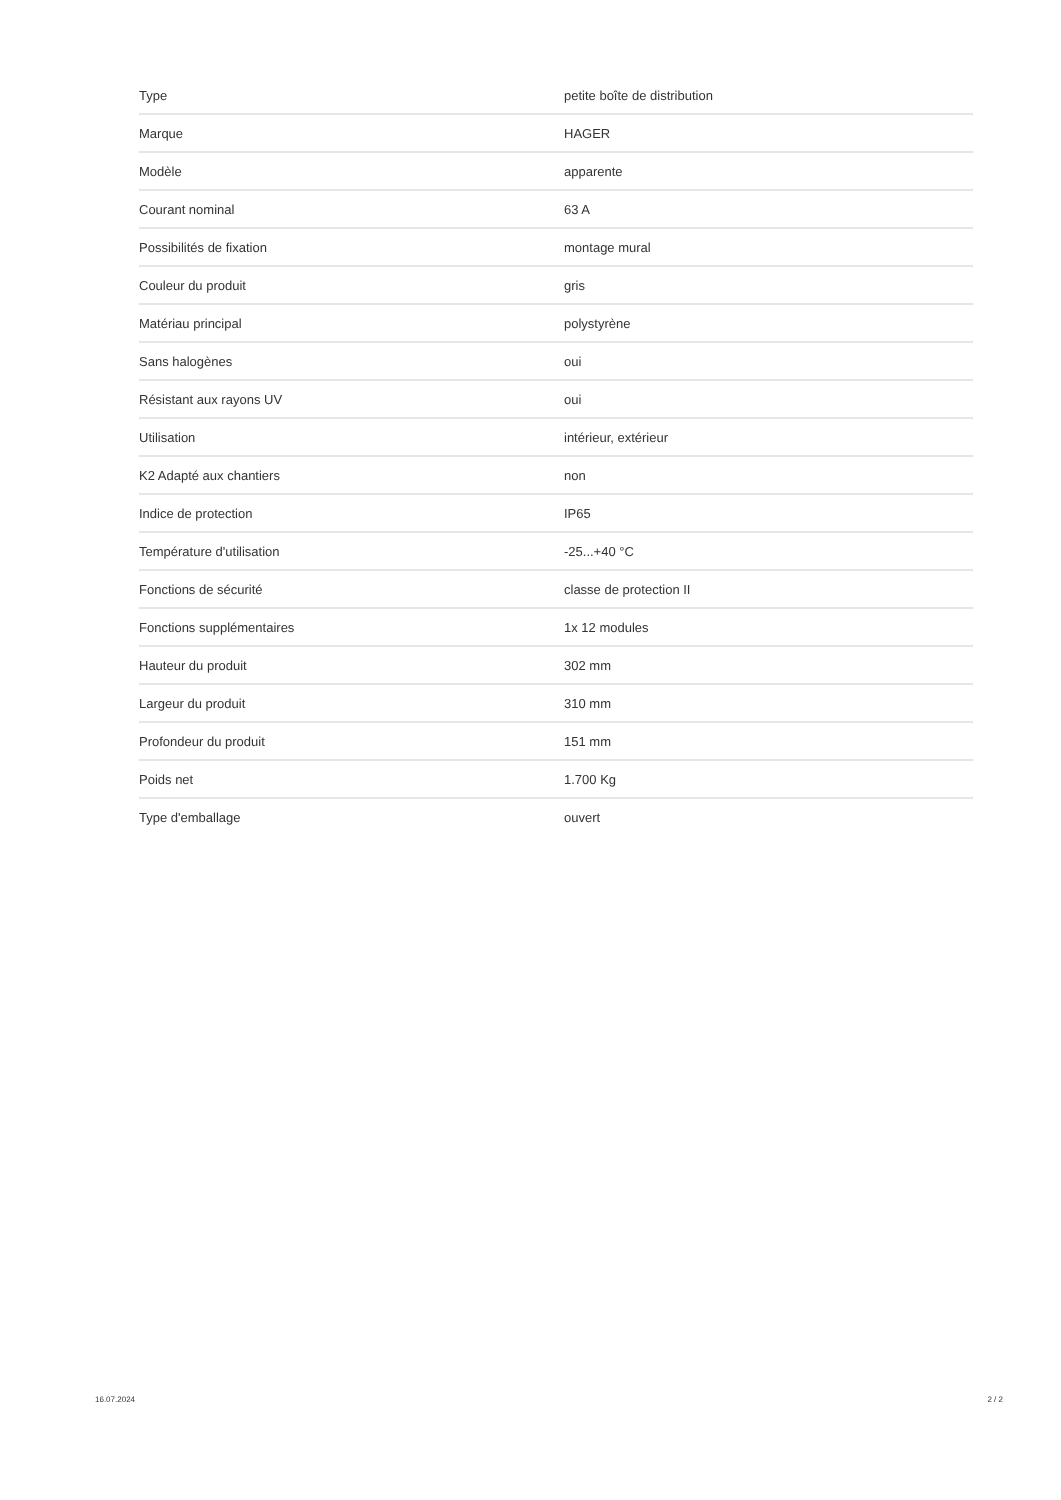| Type | petite boîte de distribution |
| Marque | HAGER |
| Modèle | apparente |
| Courant nominal | 63 A |
| Possibilités de fixation | montage mural |
| Couleur du produit | gris |
| Matériau principal | polystyrène |
| Sans halogènes | oui |
| Résistant aux rayons UV | oui |
| Utilisation | intérieur, extérieur |
| K2 Adapté aux chantiers | non |
| Indice de protection | IP65 |
| Température d'utilisation | -25...+40 °C |
| Fonctions de sécurité | classe de protection II |
| Fonctions supplémentaires | 1x 12 modules |
| Hauteur du produit | 302 mm |
| Largeur du produit | 310 mm |
| Profondeur du produit | 151 mm |
| Poids net | 1.700 Kg |
| Type d'emballage | ouvert |
16.07.2024 2 / 2